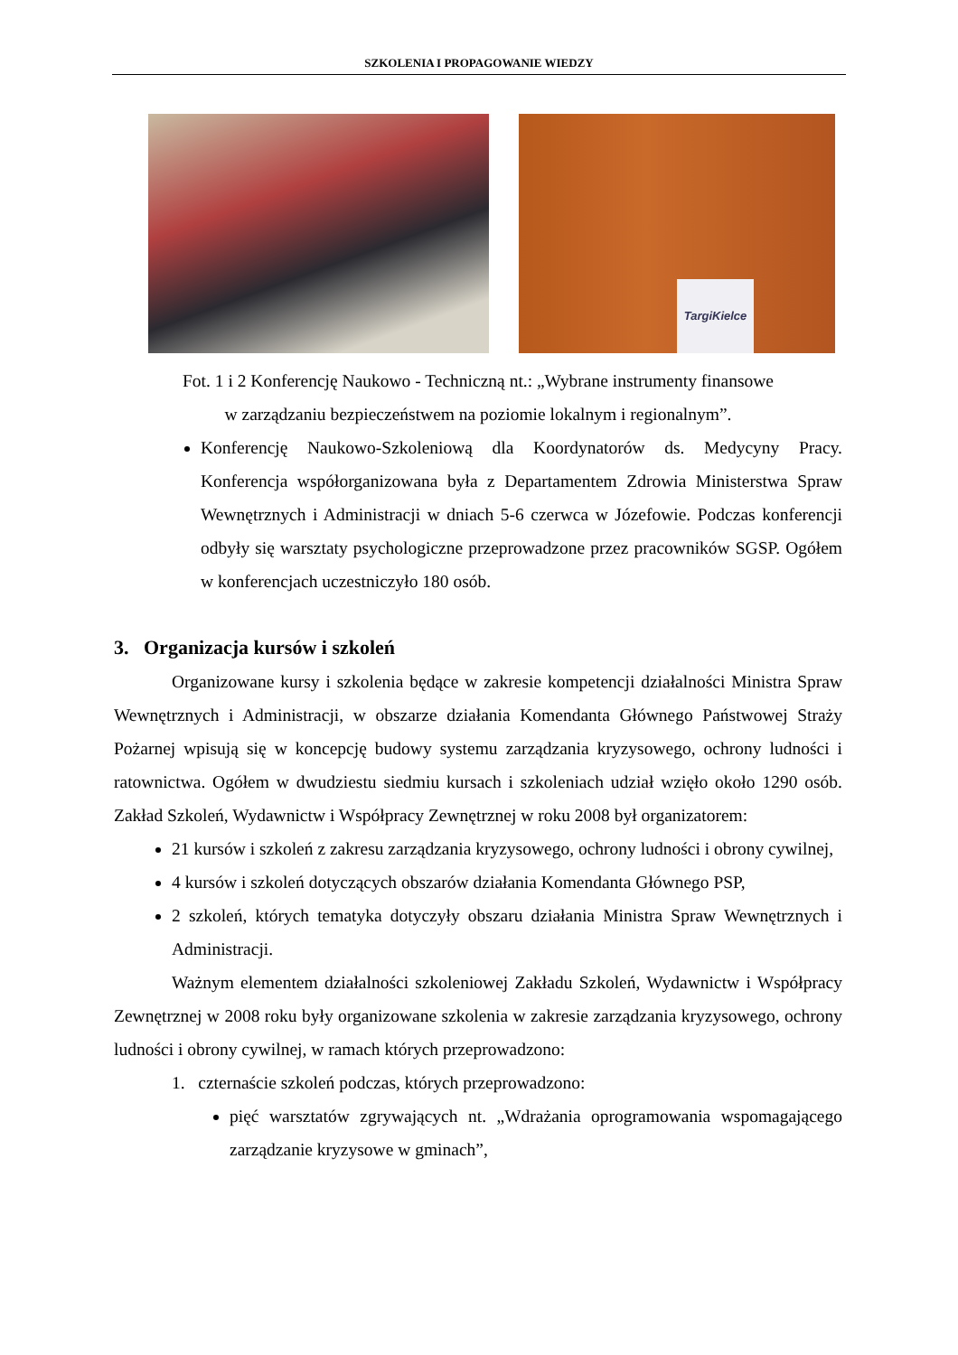SZKOLENIA I PROPAGOWANIE WIEDZY
TargiKielce
Fot. 1 i 2 Konferencję Naukowo - Techniczną nt.: „Wybrane instrumenty finansowe
w zarządzaniu bezpieczeństwem na poziomie lokalnym i regionalnym”.
Konferencję Naukowo-Szkoleniową dla Koordynatorów ds. Medycyny Pracy. Konferencja współorganizowana była z Departamentem Zdrowia Ministerstwa Spraw Wewnętrznych i Administracji w dniach 5-6 czerwca w Józefowie. Podczas konferencji odbyły się warsztaty psychologiczne przeprowadzone przez pracowników SGSP. Ogółem w konferencjach uczestniczyło 180 osób.
3. Organizacja kursów i szkoleń
Organizowane kursy i szkolenia będące w zakresie kompetencji działalności Ministra Spraw Wewnętrznych i Administracji, w obszarze działania Komendanta Głównego Państwowej Straży Pożarnej wpisują się w koncepcję budowy systemu zarządzania kryzysowego, ochrony ludności i ratownictwa. Ogółem w dwudziestu siedmiu kursach i szkoleniach udział wzięło około 1290 osób. Zakład Szkoleń, Wydawnictw i Współpracy Zewnętrznej w roku 2008 był organizatorem:
21 kursów i szkoleń z zakresu zarządzania kryzysowego, ochrony ludności i obrony cywilnej,
4 kursów i szkoleń dotyczących obszarów działania Komendanta Głównego PSP,
2 szkoleń, których tematyka dotyczyły obszaru działania Ministra Spraw Wewnętrznych i Administracji.
Ważnym elementem działalności szkoleniowej Zakładu Szkoleń, Wydawnictw i Współpracy Zewnętrznej w 2008 roku były organizowane szkolenia w zakresie zarządzania kryzysowego, ochrony ludności i obrony cywilnej, w ramach których przeprowadzono:
1. czternaście szkoleń podczas, których przeprowadzono:
pięć warsztatów zgrywających nt. „Wdrażania oprogramowania wspomagającego zarządzanie kryzysowe w gminach”,